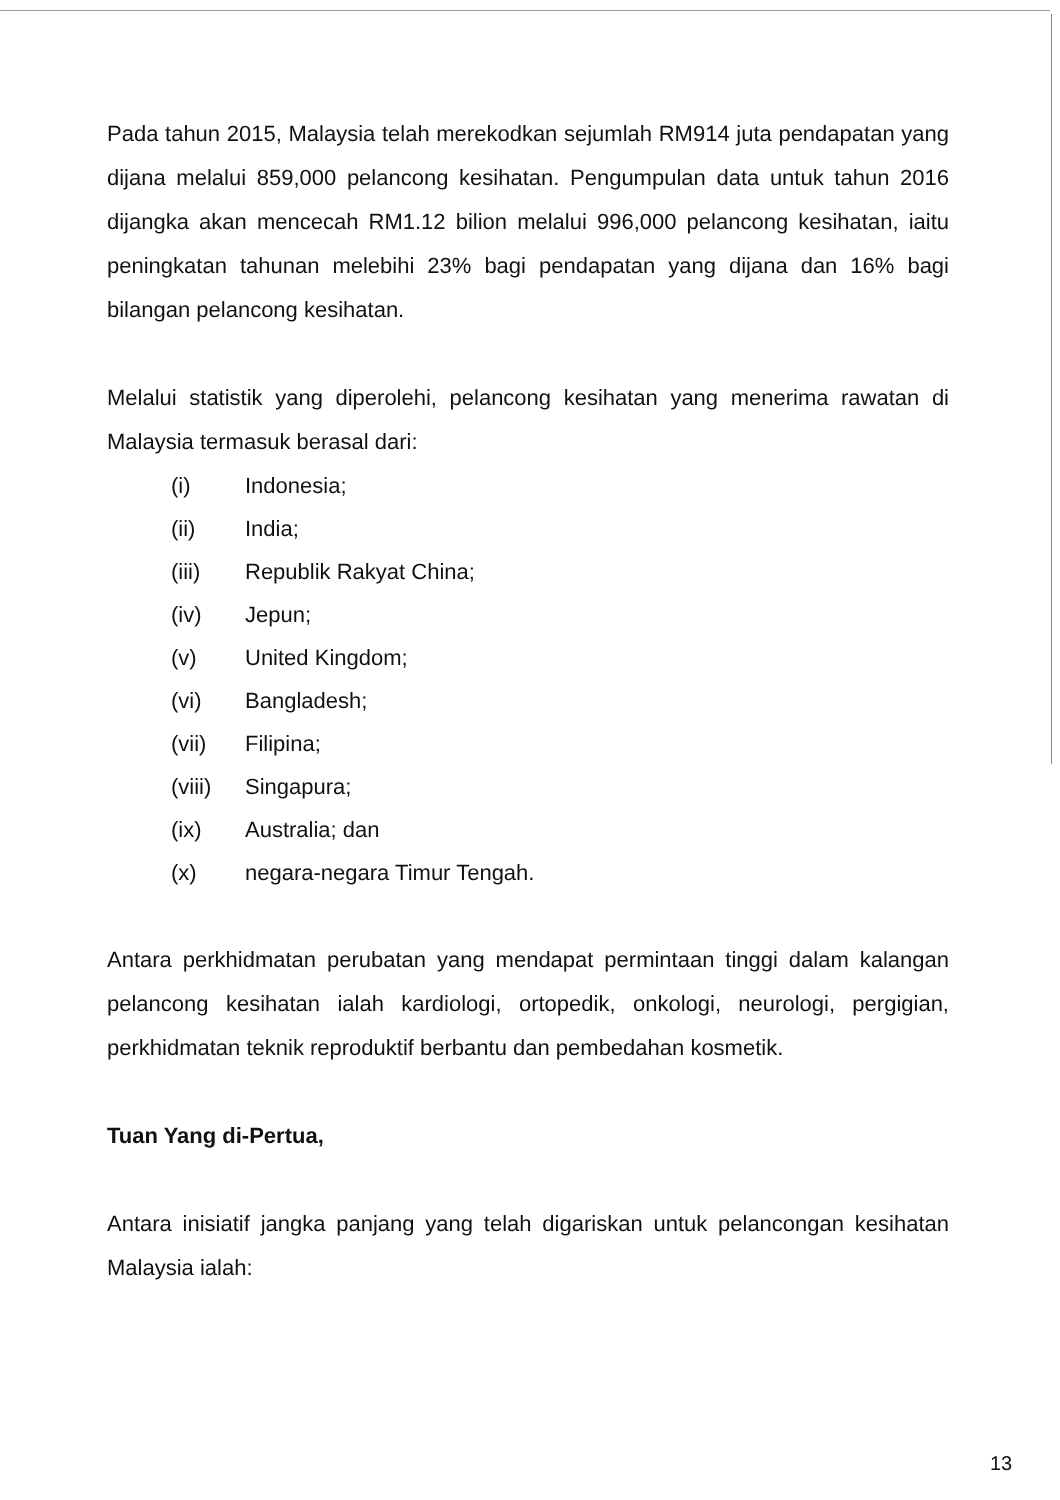Pada tahun 2015, Malaysia telah merekodkan sejumlah RM914 juta pendapatan yang dijana melalui 859,000 pelancong kesihatan. Pengumpulan data untuk tahun 2016 dijangka akan mencecah RM1.12 bilion melalui 996,000 pelancong kesihatan, iaitu peningkatan tahunan melebihi 23% bagi pendapatan yang dijana dan 16% bagi bilangan pelancong kesihatan.
Melalui statistik yang diperolehi, pelancong kesihatan yang menerima rawatan di Malaysia termasuk berasal dari:
(i) Indonesia;
(ii) India;
(iii) Republik Rakyat China;
(iv) Jepun;
(v) United Kingdom;
(vi) Bangladesh;
(vii) Filipina;
(viii) Singapura;
(ix) Australia; dan
(x) negara-negara Timur Tengah.
Antara perkhidmatan perubatan yang mendapat permintaan tinggi dalam kalangan pelancong kesihatan ialah kardiologi, ortopedik, onkologi, neurologi, pergigian, perkhidmatan teknik reproduktif berbantu dan pembedahan kosmetik.
Tuan Yang di-Pertua,
Antara inisiatif jangka panjang yang telah digariskan untuk pelancongan kesihatan Malaysia ialah:
13